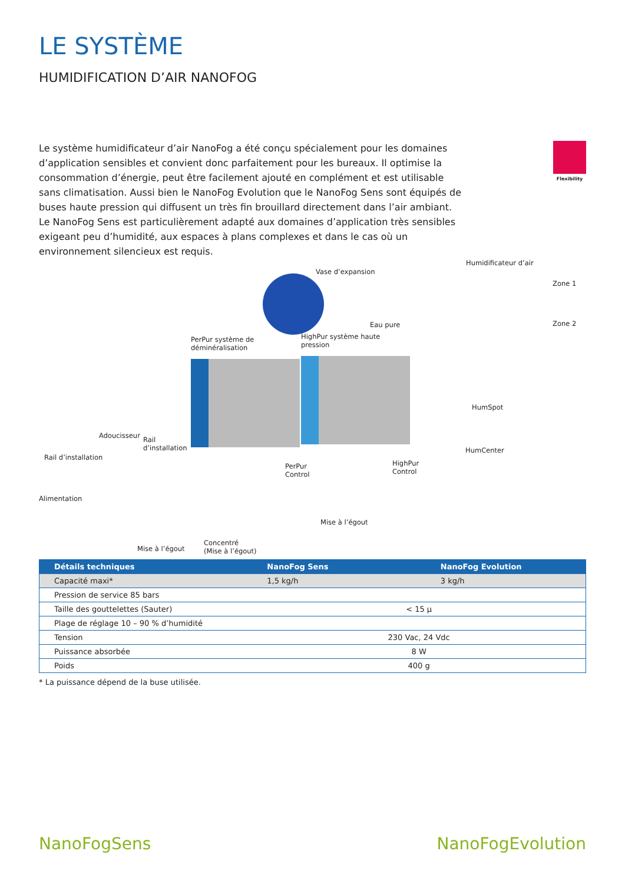LE SYSTÈME
HUMIDIFICATION D’AIR NANOFOG
Le système humidificateur d’air NanoFog a été conçu spécialement pour les domaines d’application sensibles et convient donc parfaitement pour les bureaux. Il optimise la consommation d’énergie, peut être facilement ajouté en complément et est utilisable sans climatisation. Aussi bien le NanoFog Evolution que le NanoFog Sens sont équipés de buses haute pression qui diffusent un très fin brouillard directement dans l’air ambiant. Le NanoFog Sens est particulièrement adapté aux domaines d’application très sensibles exigeant peu d’humidité, aux espaces à plans complexes et dans le cas où un environnement silencieux est requis.
Flexibility
Humidificateur d’air
Vase d’expansion
Zone 1
Eau pure Zone 2
PerPur système de
déminéralisation
HighPur système haute
pression
HumSpot
Adoucisseur
Rail
d’installation HumCenter
Rail d’installation
PerPur
Control
HighPur
Control
Alimentation
Mise à l’égout
Concentré
(Mise à l’égout) Mise à l’égout
| Détails techniques | NanoFog Sens | | NanoFog Evolution |
| --- | --- | --- | --- |
| Capacité maxi* | 1,5 kg/h | | 3 kg/h |
| Pression de service 85 bars | | | |
| Taille des gouttelettes (Sauter) | < 15 µ | | |
| Plage de réglage 10 – 90 % d’humidité | | | |
| Tension | 230 Vac, 24 Vdc | | |
| Puissance absorbée | 8 W | | |
| Poids | 400 g | | |
* La puissance dépend de la buse utilisée.
NanoFogSens NanoFogEvolution